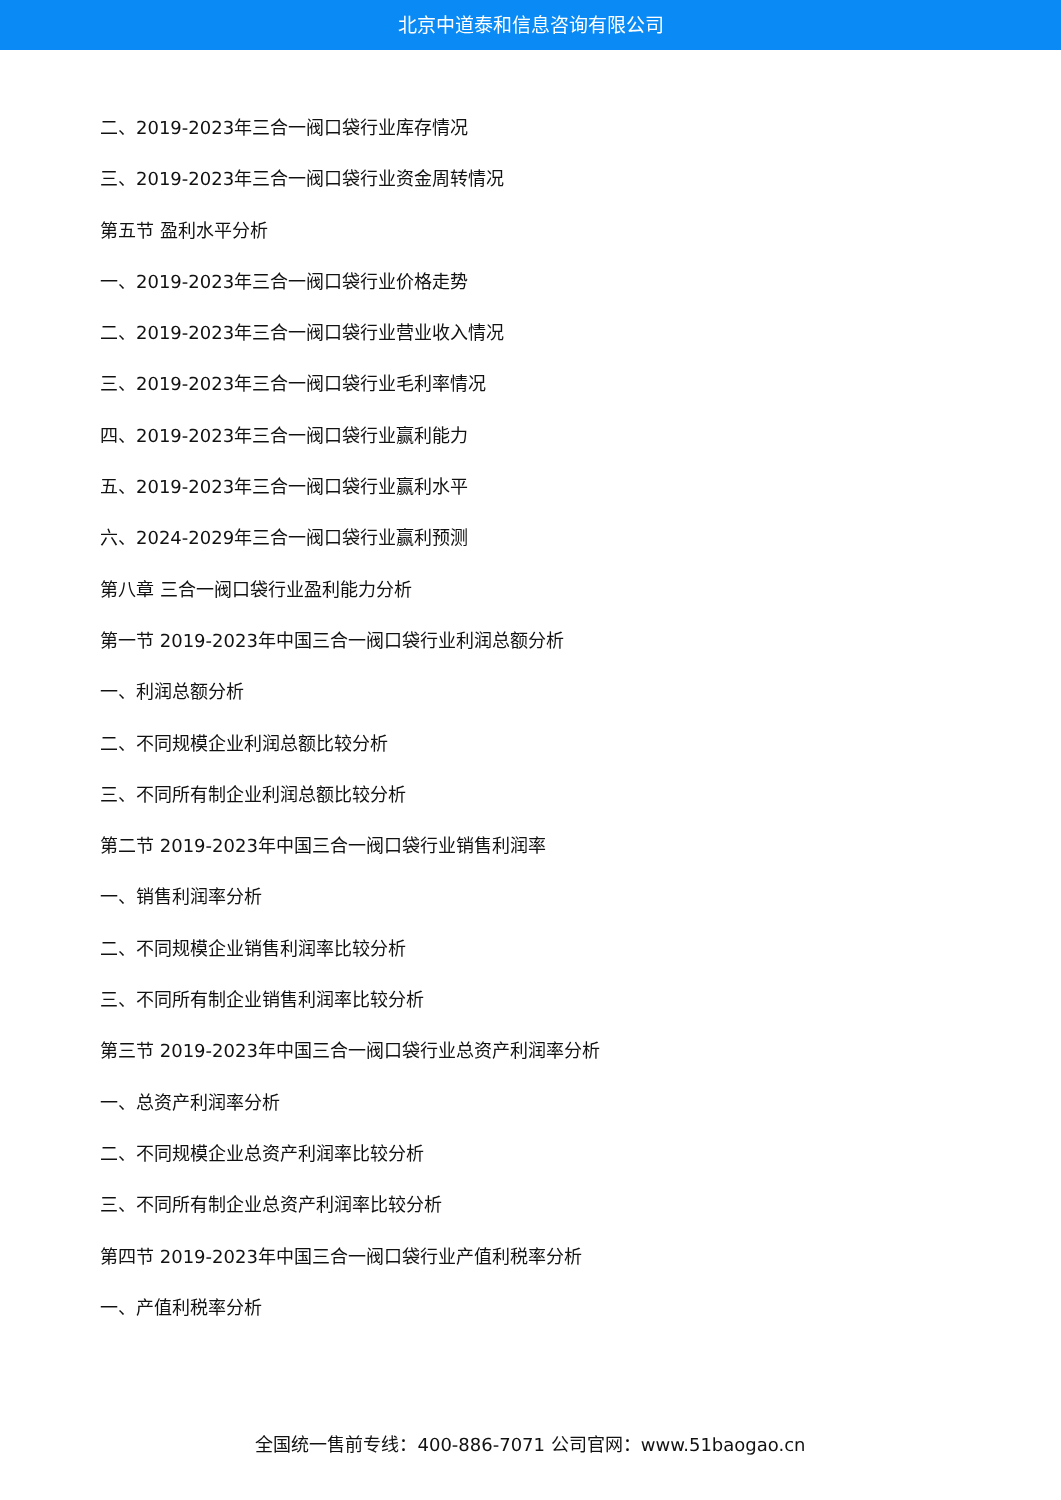北京中道泰和信息咨询有限公司
二、2019-2023年三合一阀口袋行业库存情况
三、2019-2023年三合一阀口袋行业资金周转情况
第五节 盈利水平分析
一、2019-2023年三合一阀口袋行业价格走势
二、2019-2023年三合一阀口袋行业营业收入情况
三、2019-2023年三合一阀口袋行业毛利率情况
四、2019-2023年三合一阀口袋行业赢利能力
五、2019-2023年三合一阀口袋行业赢利水平
六、2024-2029年三合一阀口袋行业赢利预测
第八章 三合一阀口袋行业盈利能力分析
第一节 2019-2023年中国三合一阀口袋行业利润总额分析
一、利润总额分析
二、不同规模企业利润总额比较分析
三、不同所有制企业利润总额比较分析
第二节 2019-2023年中国三合一阀口袋行业销售利润率
一、销售利润率分析
二、不同规模企业销售利润率比较分析
三、不同所有制企业销售利润率比较分析
第三节 2019-2023年中国三合一阀口袋行业总资产利润率分析
一、总资产利润率分析
二、不同规模企业总资产利润率比较分析
三、不同所有制企业总资产利润率比较分析
第四节 2019-2023年中国三合一阀口袋行业产值利税率分析
一、产值利税率分析
全国统一售前专线：400-886-7071 公司官网：www.51baogao.cn